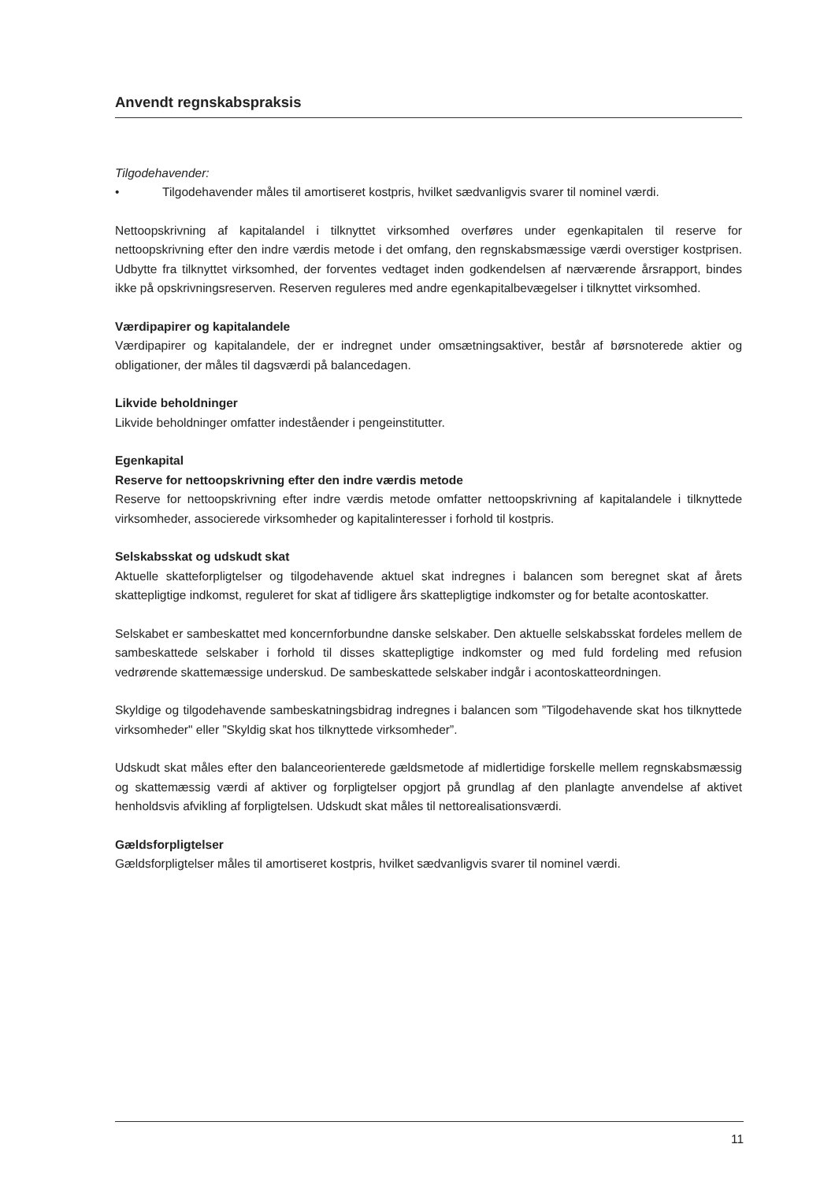Anvendt regnskabspraksis
Tilgodehavender:
• Tilgodehavender måles til amortiseret kostpris, hvilket sædvanligvis svarer til nominel værdi.
Nettoopskrivning af kapitalandel i tilknyttet virksomhed overføres under egenkapitalen til reserve for nettoopskrivning efter den indre værdis metode i det omfang, den regnskabsmæssige værdi overstiger kostprisen. Udbytte fra tilknyttet virksomhed, der forventes vedtaget inden godkendelsen af nærværende årsrapport, bindes ikke på opskrivningsreserven. Reserven reguleres med andre egenkapitalbevægelser i tilknyttet virksomhed.
Værdipapirer og kapitalandele
Værdipapirer og kapitalandele, der er indregnet under omsætningsaktiver, består af børsnoterede aktier og obligationer, der måles til dagsværdi på balancedagen.
Likvide beholdninger
Likvide beholdninger omfatter indeståender i pengeinstitutter.
Egenkapital
Reserve for nettoopskrivning efter den indre værdis metode
Reserve for nettoopskrivning efter indre værdis metode omfatter nettoopskrivning af kapitalandele i tilknyttede virksomheder, associerede virksomheder og kapitalinteresser i forhold til kostpris.
Selskabsskat og udskudt skat
Aktuelle skatteforpligtelser og tilgodehavende aktuel skat indregnes i balancen som beregnet skat af årets skattepligtige indkomst, reguleret for skat af tidligere års skattepligtige indkomster og for betalte acontoskatter.
Selskabet er sambeskattet med koncernforbundne danske selskaber. Den aktuelle selskabsskat fordeles mellem de sambeskattede selskaber i forhold til disses skattepligtige indkomster og med fuld fordeling med refusion vedrørende skattemæssige underskud. De sambeskattede selskaber indgår i acontoskatteordningen.
Skyldige og tilgodehavende sambeskatningsbidrag indregnes i balancen som ”Tilgodehavende skat hos tilknyttede virksomheder" eller ”Skyldig skat hos tilknyttede virksomheder”.
Udskudt skat måles efter den balanceorienterede gældsmetode af midlertidige forskelle mellem regnskabsmæssig og skattemæssig værdi af aktiver og forpligtelser opgjort på grundlag af den planlagte anvendelse af aktivet henholdsvis afvikling af forpligtelsen. Udskudt skat måles til nettorealisationsværdi.
Gældsforpligtelser
Gældsforpligtelser måles til amortiseret kostpris, hvilket sædvanligvis svarer til nominel værdi.
11